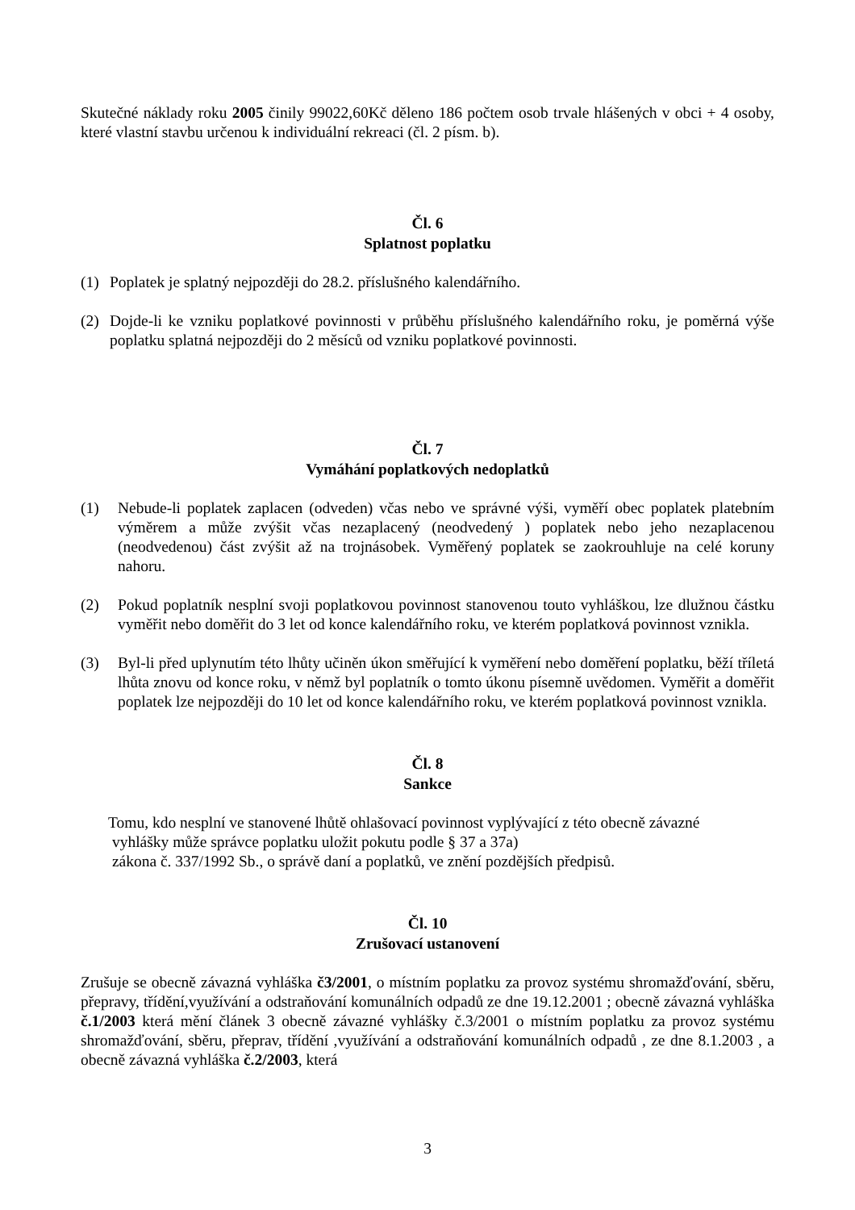Skutečné náklady roku 2005 činily 99022,60Kč děleno 186 počtem osob trvale hlášených v obci + 4 osoby, které vlastní stavbu určenou k individuální rekreaci (čl. 2 písm. b).
Čl. 6
Splatnost poplatku
(1) Poplatek je splatný nejpozději do 28.2. příslušného kalendářního.
(2) Dojde-li ke vzniku poplatkové povinnosti v průběhu příslušného kalendářního roku, je poměrná výše poplatku splatná nejpozději do 2 měsíců od vzniku poplatkové povinnosti.
Čl. 7
Vymáhání poplatkových nedoplatků
(1) Nebude-li poplatek zaplacen (odveden) včas nebo ve správné výši, vyměří obec poplatek platebním výměrem a může zvýšit včas nezaplacený (neodvedený ) poplatek nebo jeho nezaplacenou (neodvedenou) část zvýšit až na trojnásobek. Vyměřený poplatek se zaokrouhluje na celé koruny nahoru.
(2) Pokud poplatník nesplní svoji poplatkovou povinnost stanovenou touto vyhláškou, lze dlužnou částku vyměřit nebo doměřit do 3 let od konce kalendářního roku, ve kterém poplatková povinnost vznikla.
(3) Byl-li před uplynutím této lhůty učiněn úkon směřující k vyměření nebo doměření poplatku, běží tříletá lhůta znovu od konce roku, v němž byl poplatník o tomto úkonu písemně uvědomen. Vyměřit a doměřit poplatek lze nejpozději do 10 let od konce kalendářního roku, ve kterém poplatková povinnost vznikla.
Čl. 8
Sankce
Tomu, kdo nesplní ve stanovené lhůtě ohlašovací povinnost vyplývající z této obecně závazné
vyhlášky může správce poplatku uložit pokutu podle § 37 a 37a)
zákona č. 337/1992 Sb., o správě daní a poplatků, ve znění pozdějších předpisů.
Čl. 10
Zrušovací ustanovení
Zrušuje se obecně závazná vyhláška č3/2001, o místním poplatku za provoz systému shromažďování, sběru, přepravy, třídění,využívání a odstraňování komunálních odpadů ze dne 19.12.2001 ; obecně závazná vyhláška č.1/2003 která mění článek 3 obecně závazné vyhlášky č.3/2001 o místním poplatku za provoz systému shromažďování, sběru, přeprav, třídění ,využívání a odstraňování komunálních odpadů , ze dne 8.1.2003 , a obecně závazná vyhláška č.2/2003, která
3